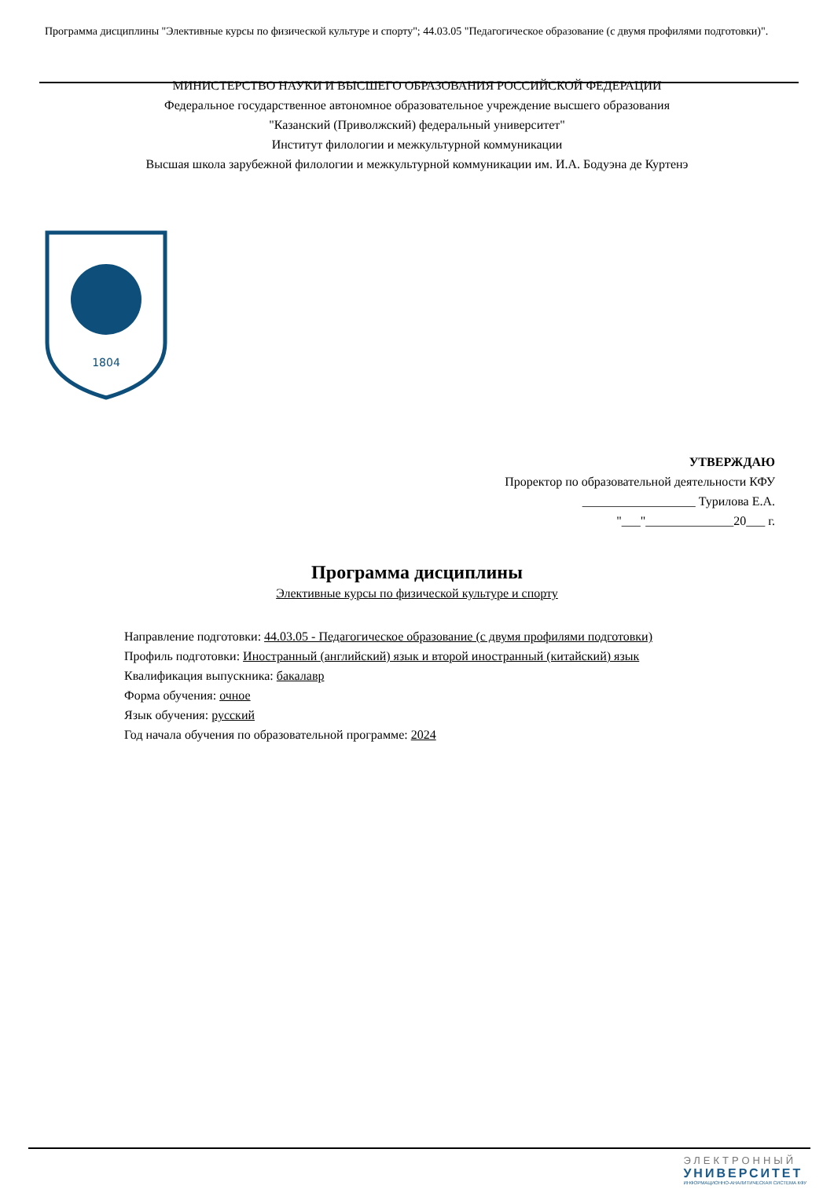Программа дисциплины "Элективные курсы по физической культуре и спорту"; 44.03.05 "Педагогическое образование (с двумя профилями подготовки)".
МИНИСТЕРСТВО НАУКИ И ВЫСШЕГО ОБРАЗОВАНИЯ РОССИЙСКОЙ ФЕДЕРАЦИИ
Федеральное государственное автономное образовательное учреждение высшего образования
"Казанский (Приволжский) федеральный университет"
Институт филологии и межкультурной коммуникации
Высшая школа зарубежной филологии и межкультурной коммуникации им. И.А. Бодуэна де Куртенэ
1804
УТВЕРЖДАЮ
Проректор по образовательной деятельности КФУ
__________________ Турилова Е.А.
"___"______________20___ г.
Программа дисциплины
Элективные курсы по физической культуре и спорту
Направление подготовки: 44.03.05 - Педагогическое образование (с двумя профилями подготовки)
Профиль подготовки: Иностранный (английский) язык и второй иностранный (китайский) язык
Квалификация выпускника: бакалавр
Форма обучения: очное
Язык обучения: русский
Год начала обучения по образовательной программе: 2024
ЭЛЕКТРОННЫЙ
УНИВЕРСИТЕТ
ИНФОРМАЦИОННО-АНАЛИТИЧЕСКАЯ СИСТЕМА КФУ